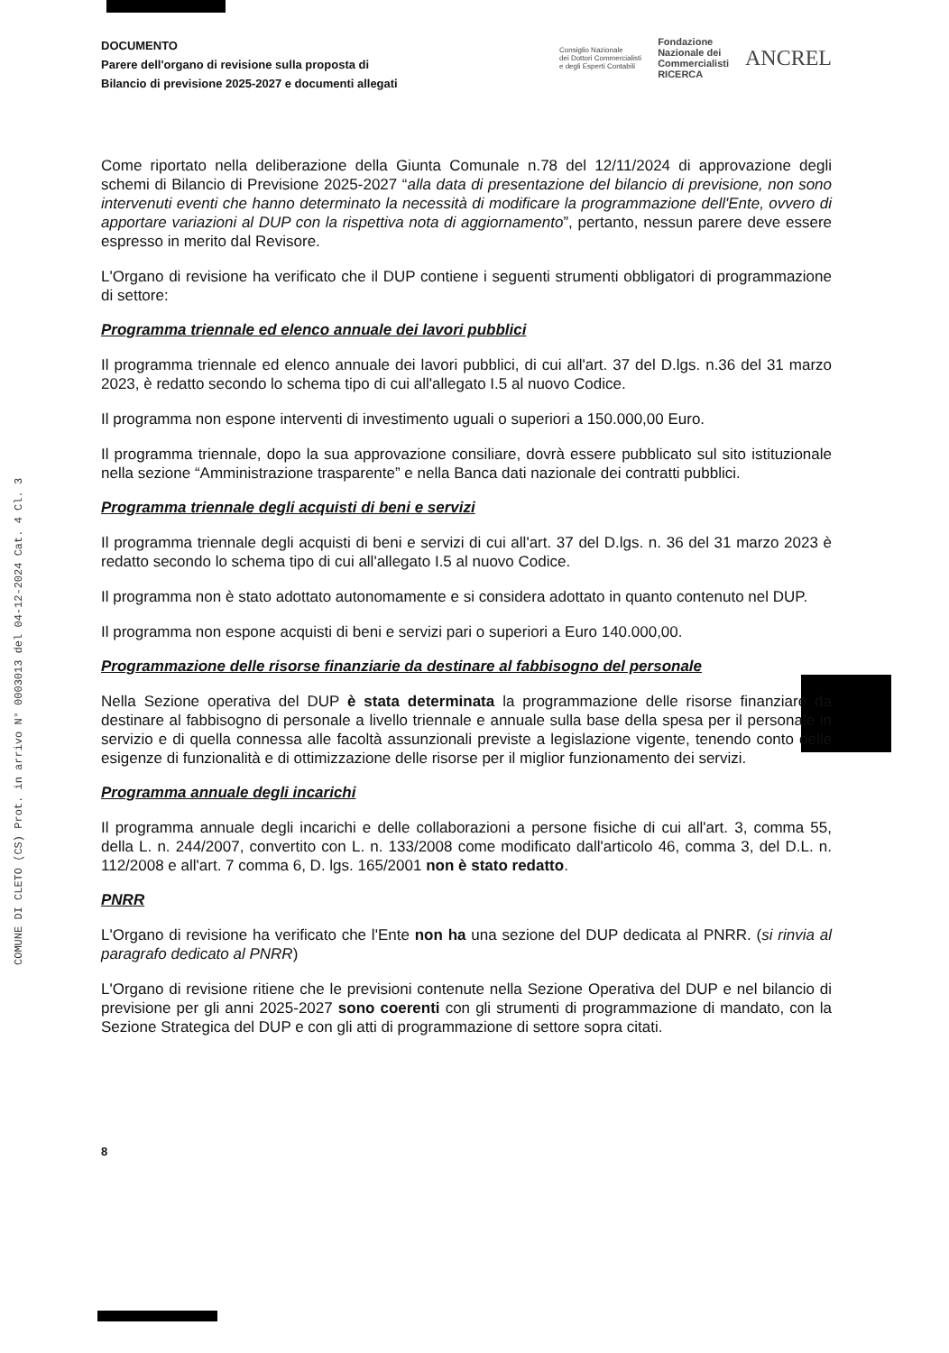COMUNE DI CLETO (CS) Prot. in arrivo N° 0003013 del 04-12-2024 Cat. 4 Cl. 3
DOCUMENTO
Parere dell'organo di revisione sulla proposta di
Bilancio di previsione 2025-2027 e documenti allegati
Consiglio Nazionale
dei Dottori Commercialisti
e degli Esperti Contabili
Fondazione
Nazionale dei
Commercialisti
RICERCA
ANCREL
Come riportato nella deliberazione della Giunta Comunale n.78 del 12/11/2024 di approvazione degli schemi di Bilancio di Previsione 2025-2027 “alla data di presentazione del bilancio di previsione, non sono intervenuti eventi che hanno determinato la necessità di modificare la programmazione dell'Ente, ovvero di apportare variazioni al DUP con la rispettiva nota di aggiornamento”, pertanto, nessun parere deve essere espresso in merito dal Revisore.
L'Organo di revisione ha verificato che il DUP contiene i seguenti strumenti obbligatori di programmazione di settore:
Programma triennale ed elenco annuale dei lavori pubblici
Il programma triennale ed elenco annuale dei lavori pubblici, di cui all'art. 37 del D.lgs. n.36 del 31 marzo 2023, è redatto secondo lo schema tipo di cui all'allegato I.5 al nuovo Codice.
Il programma non espone interventi di investimento uguali o superiori a 150.000,00 Euro.
Il programma triennale, dopo la sua approvazione consiliare, dovrà essere pubblicato sul sito istituzionale nella sezione “Amministrazione trasparente” e nella Banca dati nazionale dei contratti pubblici.
Programma triennale degli acquisti di beni e servizi
Il programma triennale degli acquisti di beni e servizi di cui all'art. 37 del D.lgs. n. 36 del 31 marzo 2023 è redatto secondo lo schema tipo di cui all'allegato I.5 al nuovo Codice.
Il programma non è stato adottato autonomamente e si considera adottato in quanto contenuto nel DUP.
Il programma non espone acquisti di beni e servizi pari o superiori a Euro 140.000,00.
Programmazione delle risorse finanziarie da destinare al fabbisogno del personale
Nella Sezione operativa del DUP è stata determinata la programmazione delle risorse finanziare da destinare al fabbisogno di personale a livello triennale e annuale sulla base della spesa per il personale in servizio e di quella connessa alle facoltà assunzionali previste a legislazione vigente, tenendo conto delle esigenze di funzionalità e di ottimizzazione delle risorse per il miglior funzionamento dei servizi.
Programma annuale degli incarichi
Il programma annuale degli incarichi e delle collaborazioni a persone fisiche di cui all'art. 3, comma 55, della L. n. 244/2007, convertito con L. n. 133/2008 come modificato dall'articolo 46, comma 3, del D.L. n. 112/2008 e all'art. 7 comma 6, D. lgs. 165/2001 non è stato redatto.
PNRR
L'Organo di revisione ha verificato che l'Ente non ha una sezione del DUP dedicata al PNRR. (si rinvia al paragrafo dedicato al PNRR)
L'Organo di revisione ritiene che le previsioni contenute nella Sezione Operativa del DUP e nel bilancio di previsione per gli anni 2025-2027 sono coerenti con gli strumenti di programmazione di mandato, con la Sezione Strategica del DUP e con gli atti di programmazione di settore sopra citati.
8